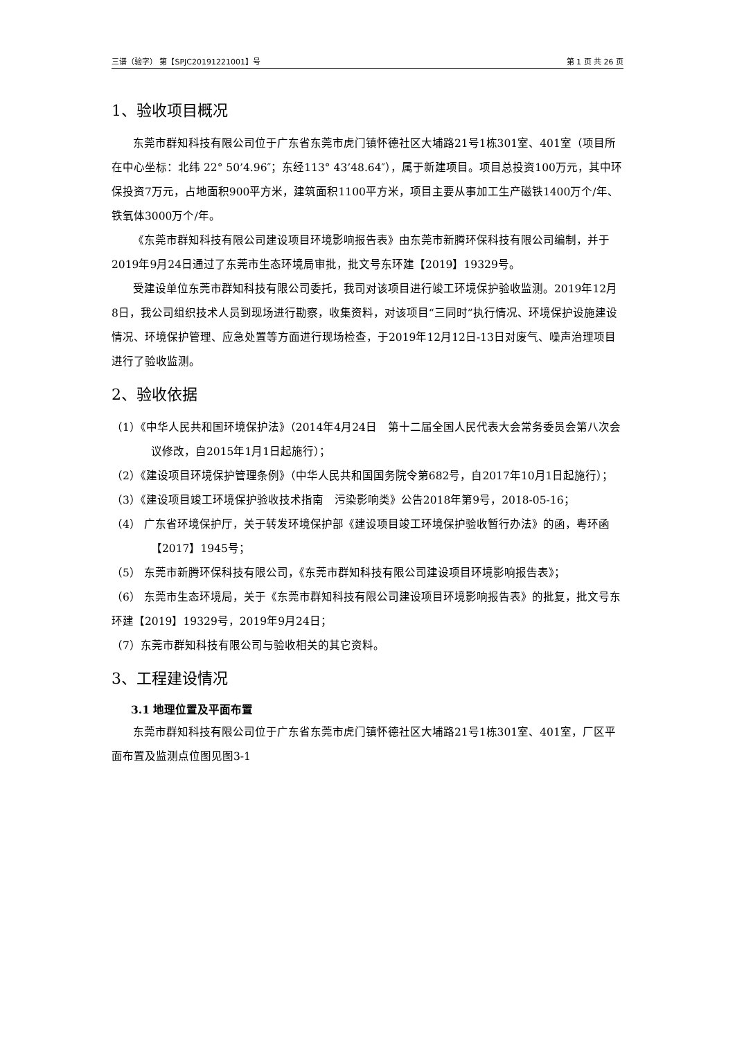三谱（验字） 第【SPJC20191221001】号 第 1 页 共 26 页
1、验收项目概况
东莞市群知科技有限公司位于广东省东莞市虎门镇怀德社区大埔路21号1栋301室、401室（项目所在中心坐标：北纬 22° 50’4.96″；东经113° 43’48.64″），属于新建项目。项目总投资100万元，其中环保投资7万元，占地面积900平方米，建筑面积1100平方米，项目主要从事加工生产磁铁1400万个/年、铁氧体3000万个/年。
《东莞市群知科技有限公司建设项目环境影响报告表》由东莞市新腾环保科技有限公司编制，并于2019年9月24日通过了东莞市生态环境局审批，批文号东环建【2019】19329号。
受建设单位东莞市群知科技有限公司委托，我司对该项目进行竣工环境保护验收监测。2019年12月8日，我公司组织技术人员到现场进行勘察，收集资料，对该项目“三同时”执行情况、环境保护设施建设情况、环境保护管理、应急处置等方面进行现场检查，于2019年12月12日-13日对废气、噪声治理项目进行了验收监测。
2、验收依据
（1）《中华人民共和国环境保护法》（2014年4月24日　第十二届全国人民代表大会常务委员会第八次会议修改，自2015年1月1日起施行）；
（2）《建设项目环境保护管理条例》（中华人民共和国国务院令第682号，自2017年10月1日起施行）；
（3）《建设项目竣工环境保护验收技术指南　污染影响类》公告2018年第9号，2018-05-16；
（4） 广东省环境保护厅，关于转发环境保护部《建设项目竣工环境保护验收暂行办法》的函，粤环函【2017】1945号；
（5） 东莞市新腾环保科技有限公司，《东莞市群知科技有限公司建设项目环境影响报告表》；
（6） 东莞市生态环境局，关于《东莞市群知科技有限公司建设项目环境影响报告表》的批复，批文号东环建【2019】19329号，2019年9月24日；
（7）东莞市群知科技有限公司与验收相关的其它资料。
3、工程建设情况
3.1 地理位置及平面布置
东莞市群知科技有限公司位于广东省东莞市虎门镇怀德社区大埔路21号1栋301室、401室，厂区平面布置及监测点位图见图3-1